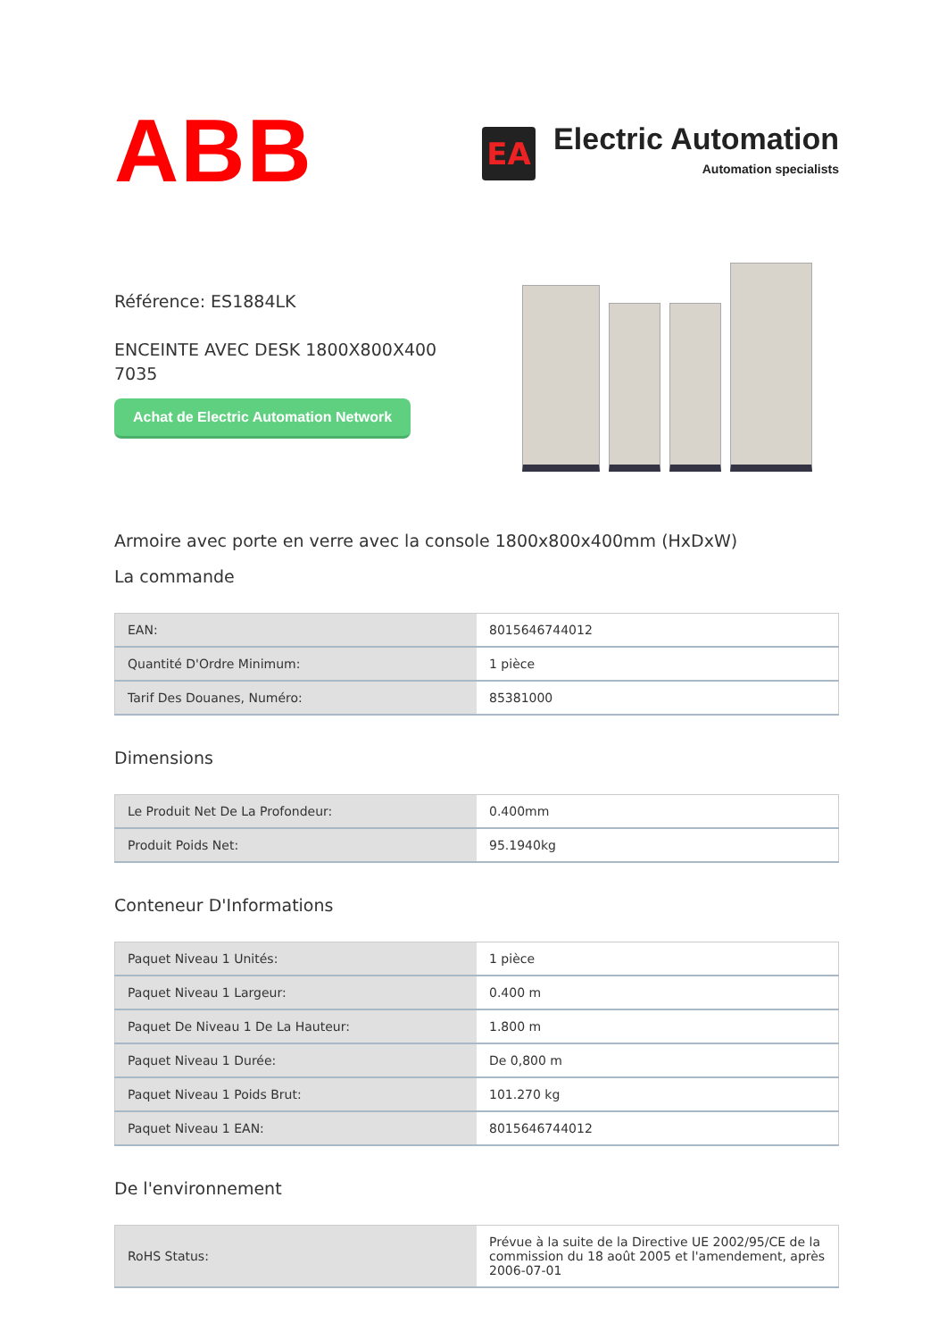ABB
EA
Electric Automation
Automation specialists
Référence: ES1884LK
ENCEINTE AVEC DESK 1800X800X400
7035
Achat de Electric Automation Network
Armoire avec porte en verre avec la console 1800x800x400mm (HxDxW)
La commande
| EAN: | 8015646744012 |
| Quantité D'Ordre Minimum: | 1 pièce |
| Tarif Des Douanes, Numéro: | 85381000 |
Dimensions
| Le Produit Net De La Profondeur: | 0.400mm |
| Produit Poids Net: | 95.1940kg |
Conteneur D'Informations
| Paquet Niveau 1 Unités: | 1 pièce |
| Paquet Niveau 1 Largeur: | 0.400 m |
| Paquet De Niveau 1 De La Hauteur: | 1.800 m |
| Paquet Niveau 1 Durée: | De 0,800 m |
| Paquet Niveau 1 Poids Brut: | 101.270 kg |
| Paquet Niveau 1 EAN: | 8015646744012 |
De l'environnement
| RoHS Status: | Prévue à la suite de la Directive UE 2002/95/CE de la commission du 18 août 2005 et l'amendement, après 2006-07-01 |